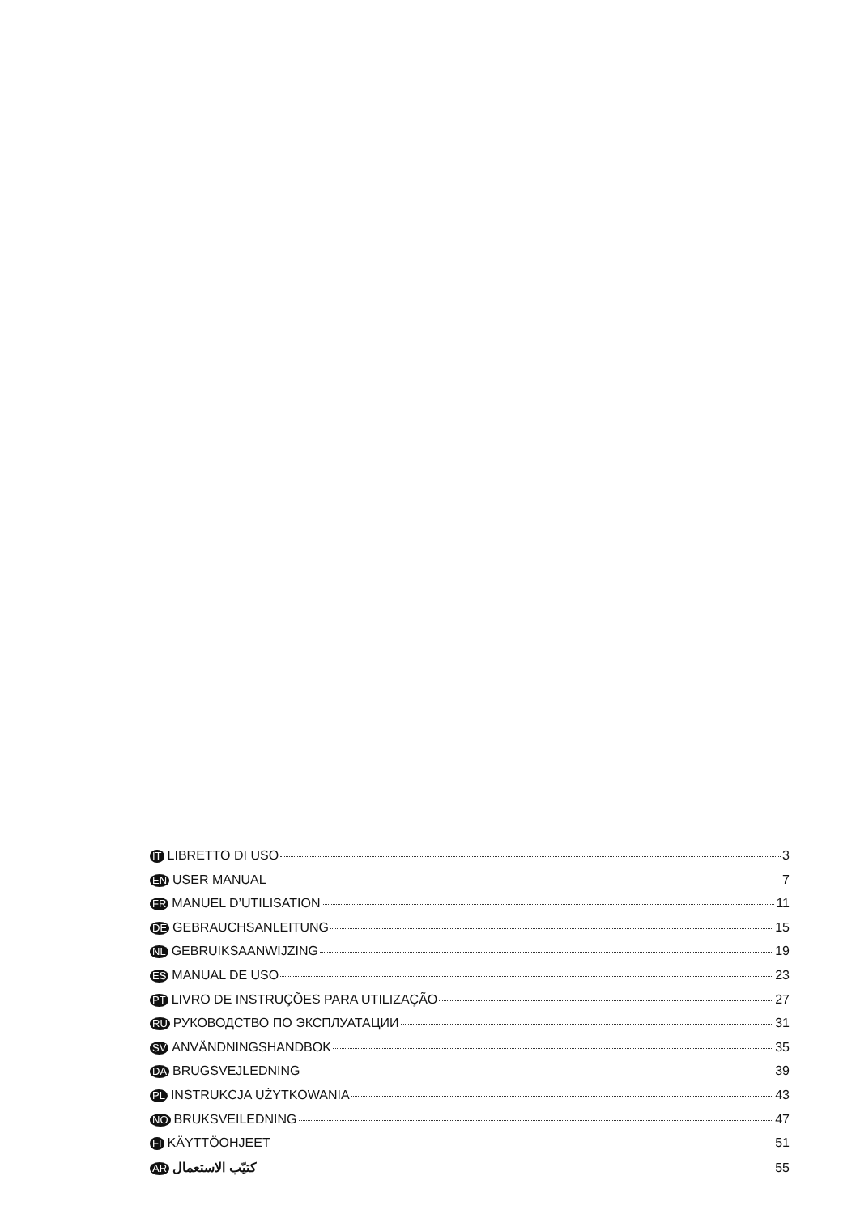IT LIBRETTO DI USO 3
EN USER MANUAL 7
FR MANUEL D’UTILISATION 11
DE GEBRAUCHSANLEITUNG 15
NL GEBRUIKSAANWIJZING 19
ES MANUAL DE USO 23
PT LIVRO DE INSTRUÇÕES PARA UTILIZAÇÃO 27
RU РУКОВОДСТВО ПО ЭКСПЛУАТАЦИИ 31
SV ANVÄNDNINGSHANDBOK 35
DA BRUGSVEJLEDNING 39
PL INSTRUKCJA UŻYTKOWANIA 43
NO BRUKSVEILEDNING 47
FI KÄYTTÖOHJEET 51
AR كتيّب الاستعمال 55